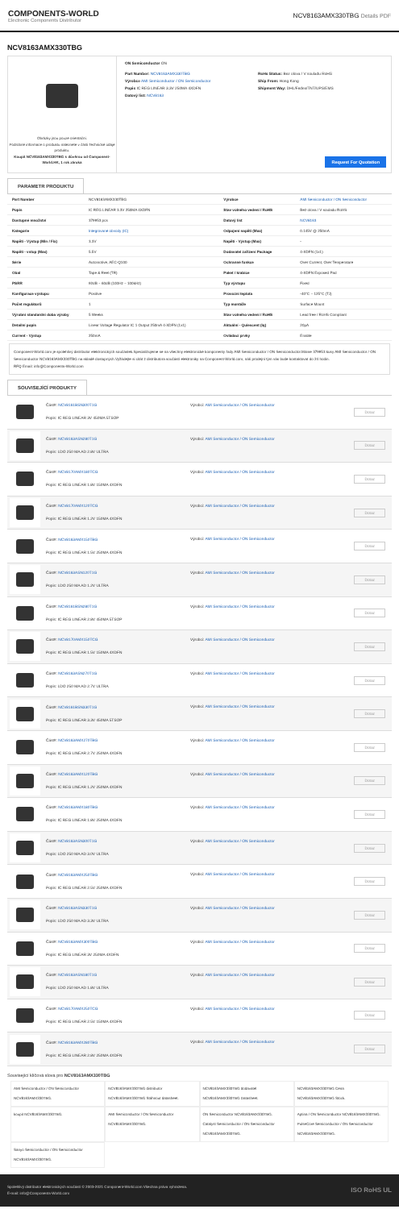COMPONENTS-WORLD
Electronic Components Distributor
NCV8163AMX330TBG Details PDF
NCV8163AMX330TBG
Obrázky jsou pouze orientační.
Podrobné informace o produktu naleznete v části Technické údaje produktu.
Koupit NCV8163AMX330TBG s důvěrou od Component-World.HK, 1 rok záruka
ON Semiconductor ON
Part Number: NCV8163AMX330TBG
RoHs Status: Bez olova / V souladu RoHS
Výrobce AMI Semiconductor / ON Semiconductor
Ship From: Hong Kong
Popis IC REG LINEAR 3.3V 250MA 4XDFN
Shipment Way: DHL/Fedex/TNT/UPS/EMS
Datový list: NCV8163
Request For Quotation
PARAMETR PRODUKTU
| Part Number | NCV8163AMX330TBG | Výrobce | AMI Semiconductor / ON Semiconductor |
| Popis | IC REG LINEAR 3.3V 250MA 4XDFN | Stav volného vedení / RoHS | Bez olova / V souladu RoHS |
| Dostupné množství | 379953 pcs | Datový list | NCV8163 |
| Kategorie | Integrované obvody (IC) | Odpojení napětí (Max) | 0.145V @ 250mA |
| Napětí - Výstup (Min / Fix) | 3.3V | Napětí - Výstup (Max) | - |
| Napětí - vstup (Max) | 5.5V | Dodavatel zařízení Package | 4-XDFN (1x1) |
| Série | Automotive, AEC-Q100 | Ochranné funkce | Over Current, Over Temperature |
| Obal | Tape & Reel (TR) | Paket / krabice | 4-XDFN Exposed Pad |
| PSRR | 92dB ~ 60dB (100Hz ~ 100kHz) | Typ výstupu | Fixed |
| Konfigurace výstupu | Positive | Provozní teplota | -40°C ~ 125°C (TJ) |
| Počet regulátorů | 1 | Typ montáže | Surface Mount |
| Výrobní standardní doba výroby | 5 Weeks | Stav volného vedení / RoHS | Lead free / RoHS Compliant |
| Detailní popis | Linear Voltage Regulator IC 1 Output 250mA 4-XDFN (1x1) | Aktuální - Quiescent (Iq) | 20µA |
| Current - Výstup | 250mA | Ovládací prvky | Enable |
Component-World.com je spolehlivý distributor elektronických součástek.Specializujeme se na všechny elektronické komponenty řady AMI Semiconductor / ON Semiconductor.Máme 379953 kusy AMI Semiconductor / ON Semiconductor NCV8163AMX330TBG na skladě dostupných.Vyžádejte si citát z distributora součástí elektroniky na Component-World.com, náš prodejní tým vás bude kontaktovat do 24 hodin.
RFQ Email: info@Components-World.com
SOUVISEJÍCÍ PRODUKTY
Část#: NCV8161BSN300T1G
Popis: IC REG LINEAR 3V 450MA 5TSOP
Výrobci: AMI Semiconductor / ON Semiconductor
Dotaz
Část#: NCV8163ASN280T1G
Popis: LDO 250 MA AD 2.8V ULTRA
Výrobci: AMI Semiconductor / ON Semiconductor
Dotaz
Část#: NCV8170AMX180TCG
Popis: IC REG LINEAR 1.8V 150MA 4XDFN
Výrobci: AMI Semiconductor / ON Semiconductor
Dotaz
Část#: NCV8170AMX120TCG
Popis: IC REG LINEAR 1.2V 150MA 4XDFN
Výrobci: AMI Semiconductor / ON Semiconductor
Dotaz
Část#: NCV8163AMX150TBG
Popis: IC REG LINEAR 1.5V 250MA 4XDFN
Výrobci: AMI Semiconductor / ON Semiconductor
Dotaz
Část#: NCV8163ASN120T1G
Popis: LDO 250 MA AD 1.2V ULTRA
Výrobci: AMI Semiconductor / ON Semiconductor
Dotaz
Část#: NCV8161BSN280T1G
Popis: IC REG LINEAR 2.8V 450MA 5TSOP
Výrobci: AMI Semiconductor / ON Semiconductor
Dotaz
Část#: NCV8170AMX150TCG
Popis: IC REG LINEAR 1.5V 150MA 4XDFN
Výrobci: AMI Semiconductor / ON Semiconductor
Dotaz
Část#: NCV8163ASN270T1G
Popis: LDO 250 MA AD 2.7V ULTRA
Výrobci: AMI Semiconductor / ON Semiconductor
Dotaz
Část#: NCV8161BSN330T1G
Popis: IC REG LINEAR 3.3V 450MA 5TSOP
Výrobci: AMI Semiconductor / ON Semiconductor
Dotaz
Část#: NCV8163AMX270TBG
Popis: IC REG LINEAR 2.7V 250MA 4XDFN
Výrobci: AMI Semiconductor / ON Semiconductor
Dotaz
Část#: NCV8163AMX120TBG
Popis: IC REG LINEAR 1.2V 250MA 4XDFN
Výrobci: AMI Semiconductor / ON Semiconductor
Dotaz
Část#: NCV8163AMX180TBG
Popis: IC REG LINEAR 1.8V 250MA 4XDFN
Výrobci: AMI Semiconductor / ON Semiconductor
Dotaz
Část#: NCV8163ASN300T1G
Popis: LDO 250 MA AD 3.0V ULTRA
Výrobci: AMI Semiconductor / ON Semiconductor
Dotaz
Část#: NCV8163AMX250TBG
Popis: IC REG LINEAR 2.5V 250MA 4XDFN
Výrobci: AMI Semiconductor / ON Semiconductor
Dotaz
Část#: NCV8163ASN330T1G
Popis: LDO 250 MA AD 3.3V ULTRA
Výrobci: AMI Semiconductor / ON Semiconductor
Dotaz
Část#: NCV8163AMX300TBG
Popis: IC REG LINEAR 3V 250MA 4XDFN
Výrobci: AMI Semiconductor / ON Semiconductor
Dotaz
Část#: NCV8163ASN180T1G
Popis: LDO 250 MA AD 1.8V ULTRA
Výrobci: AMI Semiconductor / ON Semiconductor
Dotaz
Část#: NCV8170AMX250TCG
Popis: IC REG LINEAR 2.5V 150MA 4XDFN
Výrobci: AMI Semiconductor / ON Semiconductor
Dotaz
Část#: NCV8163AMX280TBG
Popis: IC REG LINEAR 2.8V 250MA 4XDFN
Výrobci: AMI Semiconductor / ON Semiconductor
Dotaz
Související klíčová slova pro NCV8163AMX330TBG
AMI Semiconductor / ON Semiconductor NCV8163AMX330TBG.
NCV8163AMX330TBG distributor
NCV8163AMX330TBG Stáhnout datasheet.
NCV8163AMX330TBG dodavatel
NCV8163AMX330TBG Datasheet.
NCV8163AMX330TBG Cena
NCV8163AMX330TBG Stock.
koupit NCV8163AMX330TBG.
AMI Semiconductor / ON Semiconductor NCV8163AMX330TBG.
ON Semiconductor NCV8163AMX330TBG.
Catalyst Semiconductor / ON Semiconductor NCV8163AMX330TBG.
Aptina / ON Semiconductor NCV8163AMX330TBG.
PulseCore Semiconductor / ON Semiconductor NCV8163AMX330TBG.
Sanyo Semiconductor / ON Semiconductor NCV8163AMX330TBG.
Spolehlivý distributor elektronických součástí © 2003-2021 Component-World.com Všechna práva vyhrazena.
E-mail: info@Components-World.com
ISO RoHS UL